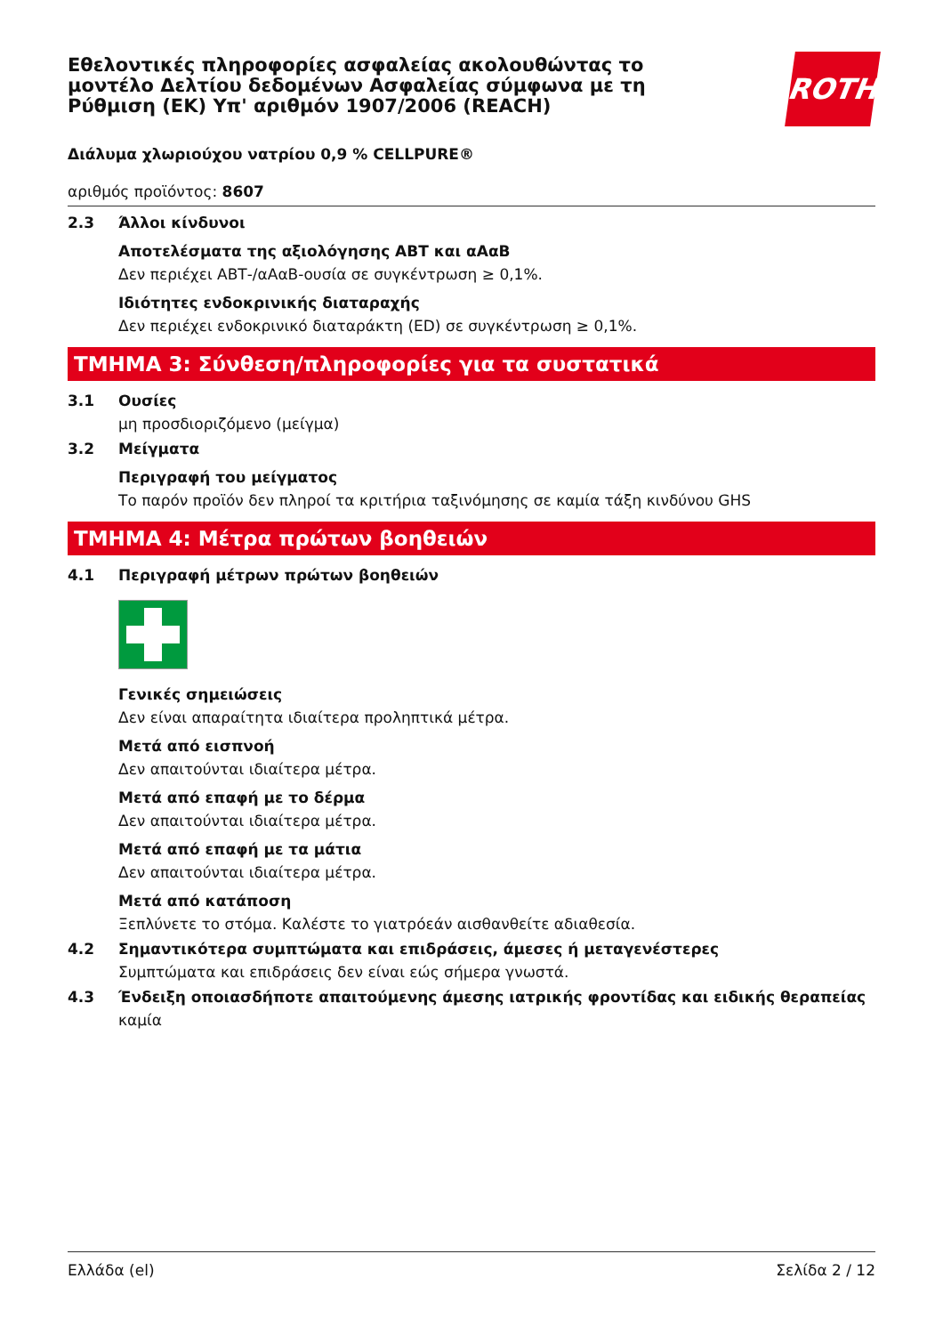ROTH
Εθελοντικές πληροφορίες ασφαλείας ακολουθώντας το μοντέλο Δελτίου δεδομένων Ασφαλείας σύμφωνα με τη Ρύθμιση (ΕΚ) Υπ' αριθμόν 1907/2006 (REACH)
Διάλυμα χλωριούχου νατρίου 0,9 % CELLPURE®
αριθμός προϊόντος: 8607
2.3 Άλλοι κίνδυνοι
Αποτελέσματα της αξιολόγησης ΑΒΤ και αΑαΒ
Δεν περιέχει ΑΒΤ-/αΑαΒ-ουσία σε συγκέντρωση ≥ 0,1%.
Ιδιότητες ενδοκρινικής διαταραχής
Δεν περιέχει ενδοκρινικό διαταράκτη (ED) σε συγκέντρωση ≥ 0,1%.
ΤΜΗΜΑ 3: Σύνθεση/πληροφορίες για τα συστατικά
3.1 Ουσίες
μη προσδιοριζόμενο (μείγμα)
3.2 Μείγματα
Περιγραφή του μείγματος
Το παρόν προϊόν δεν πληροί τα κριτήρια ταξινόμησης σε καμία τάξη κινδύνου GHS
ΤΜΗΜΑ 4: Μέτρα πρώτων βοηθειών
4.1 Περιγραφή μέτρων πρώτων βοηθειών
Γενικές σημειώσεις
Δεν είναι απαραίτητα ιδιαίτερα προληπτικά μέτρα.
Μετά από εισπνοή
Δεν απαιτούνται ιδιαίτερα μέτρα.
Μετά από επαφή με το δέρμα
Δεν απαιτούνται ιδιαίτερα μέτρα.
Μετά από επαφή με τα μάτια
Δεν απαιτούνται ιδιαίτερα μέτρα.
Μετά από κατάποση
Ξεπλύνετε το στόμα. Καλέστε το γιατρόεάν αισθανθείτε αδιαθεσία.
4.2 Σημαντικότερα συμπτώματα και επιδράσεις, άμεσες ή μεταγενέστερες
Συμπτώματα και επιδράσεις δεν είναι εώς σήμερα γνωστά.
4.3 Ένδειξη οποιασδήποτε απαιτούμενης άμεσης ιατρικής φροντίδας και ειδικής θεραπείας
καμία
Ελλάδα (el) Σελίδα 2 / 12